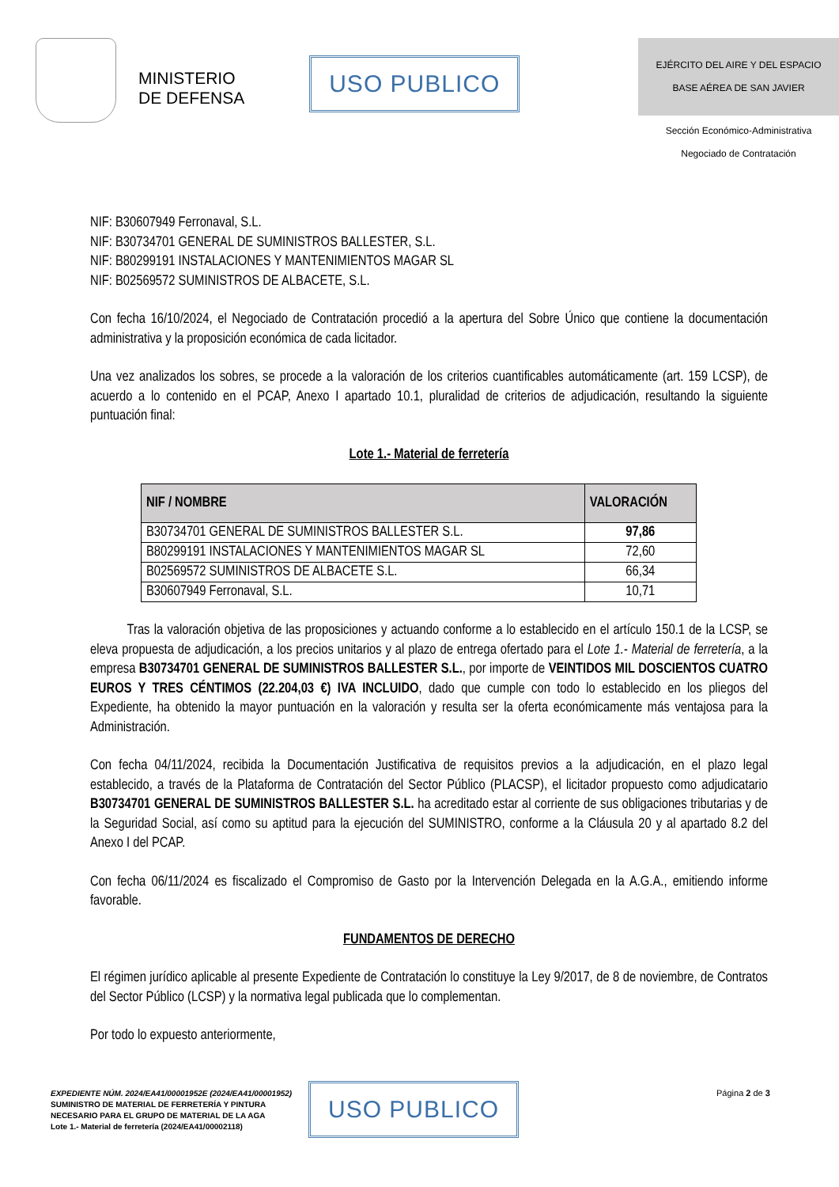MINISTERIO
DE DEFENSA
USO PUBLICO
EJÉRCITO DEL AIRE Y DEL ESPACIO
BASE AÉREA DE SAN JAVIER
Sección Económico-Administrativa
Negociado de Contratación
NIF: B30607949 Ferronaval, S.L.
NIF: B30734701 GENERAL DE SUMINISTROS BALLESTER, S.L.
NIF: B80299191 INSTALACIONES Y MANTENIMIENTOS MAGAR SL
NIF: B02569572 SUMINISTROS DE ALBACETE, S.L.
Con fecha 16/10/2024, el Negociado de Contratación procedió a la apertura del Sobre Único que contiene la documentación administrativa y la proposición económica de cada licitador.
Una vez analizados los sobres, se procede a la valoración de los criterios cuantificables automáticamente (art. 159 LCSP), de acuerdo a lo contenido en el PCAP, Anexo I apartado 10.1, pluralidad de criterios de adjudicación, resultando la siguiente puntuación final:
Lote 1.- Material de ferretería
| NIF / NOMBRE | VALORACIÓN |
| --- | --- |
| B30734701 GENERAL DE SUMINISTROS BALLESTER S.L. | 97,86 |
| B80299191 INSTALACIONES Y MANTENIMIENTOS MAGAR SL | 72,60 |
| B02569572 SUMINISTROS DE ALBACETE S.L. | 66,34 |
| B30607949 Ferronaval, S.L. | 10,71 |
Tras la valoración objetiva de las proposiciones y actuando conforme a lo establecido en el artículo 150.1 de la LCSP, se eleva propuesta de adjudicación, a los precios unitarios y al plazo de entrega ofertado para el Lote 1.- Material de ferretería, a la empresa B30734701 GENERAL DE SUMINISTROS BALLESTER S.L., por importe de VEINTIDOS MIL DOSCIENTOS CUATRO EUROS Y TRES CÉNTIMOS (22.204,03 €) IVA INCLUIDO, dado que cumple con todo lo establecido en los pliegos del Expediente, ha obtenido la mayor puntuación en la valoración y resulta ser la oferta económicamente más ventajosa para la Administración.
Con fecha 04/11/2024, recibida la Documentación Justificativa de requisitos previos a la adjudicación, en el plazo legal establecido, a través de la Plataforma de Contratación del Sector Público (PLACSP), el licitador propuesto como adjudicatario B30734701 GENERAL DE SUMINISTROS BALLESTER S.L. ha acreditado estar al corriente de sus obligaciones tributarias y de la Seguridad Social, así como su aptitud para la ejecución del SUMINISTRO, conforme a la Cláusula 20 y al apartado 8.2 del Anexo I del PCAP.
Con fecha 06/11/2024 es fiscalizado el Compromiso de Gasto por la Intervención Delegada en la A.G.A., emitiendo informe favorable.
FUNDAMENTOS DE DERECHO
El régimen jurídico aplicable al presente Expediente de Contratación lo constituye la Ley 9/2017, de 8 de noviembre, de Contratos del Sector Público (LCSP) y la normativa legal publicada que lo complementan.
Por todo lo expuesto anteriormente,
EXPEDIENTE NÚM. 2024/EA41/00001952E (2024/EA41/00001952)
SUMINISTRO DE MATERIAL DE FERRETERÍA Y PINTURA
NECESARIO PARA EL GRUPO DE MATERIAL DE LA AGA
Lote 1.- Material de ferretería (2024/EA41/00002118)
USO PUBLICO Página 2 de 3